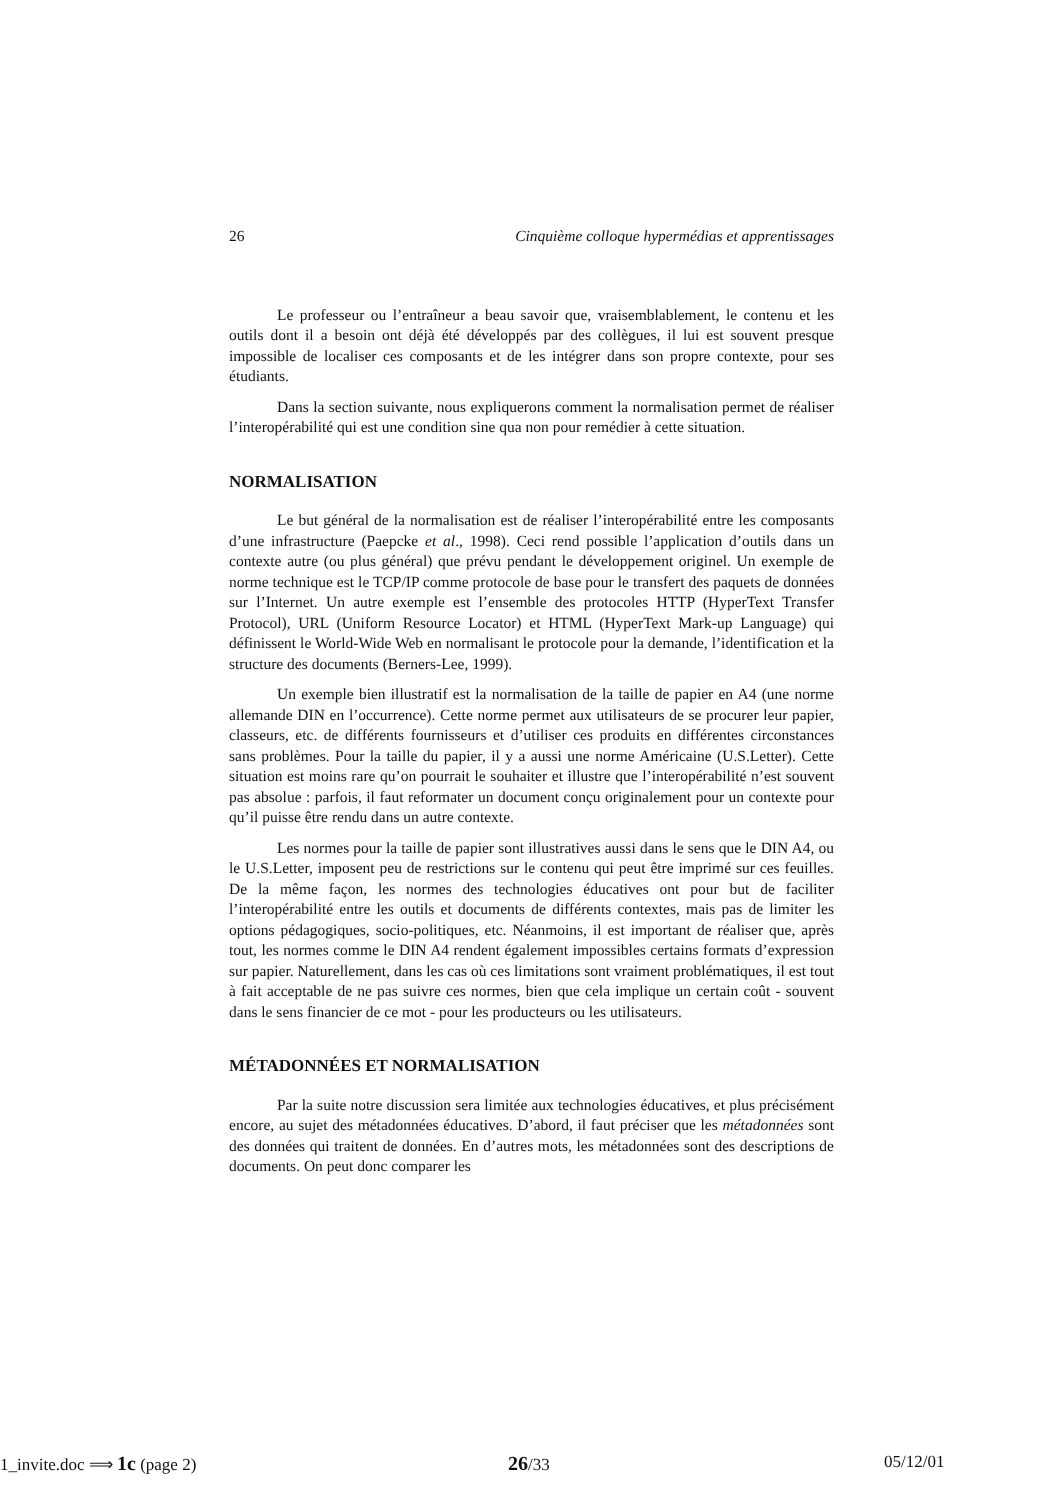26 Cinquième colloque hypermédias et apprentissages
Le professeur ou l’entraîneur a beau savoir que, vraisemblablement, le contenu et les outils dont il a besoin ont déjà été développés par des collègues, il lui est souvent presque impossible de localiser ces composants et de les intégrer dans son propre contexte, pour ses étudiants.
Dans la section suivante, nous expliquerons comment la normalisation permet de réaliser l’interopérabilité qui est une condition sine qua non pour remédier à cette situation.
NORMALISATION
Le but général de la normalisation est de réaliser l’interopérabilité entre les composants d’une infrastructure (Paepcke et al., 1998). Ceci rend possible l’application d’outils dans un contexte autre (ou plus général) que prévu pendant le développement originel. Un exemple de norme technique est le TCP/IP comme protocole de base pour le transfert des paquets de données sur l’Internet. Un autre exemple est l’ensemble des protocoles HTTP (HyperText Transfer Protocol), URL (Uniform Resource Locator) et HTML (HyperText Mark-up Language) qui définissent le World-Wide Web en normalisant le protocole pour la demande, l’identification et la structure des documents (Berners-Lee, 1999).
Un exemple bien illustratif est la normalisation de la taille de papier en A4 (une norme allemande DIN en l’occurrence). Cette norme permet aux utilisateurs de se procurer leur papier, classeurs, etc. de différents fournisseurs et d’utiliser ces produits en différentes circonstances sans problèmes. Pour la taille du papier, il y a aussi une norme Américaine (U.S.Letter). Cette situation est moins rare qu’on pourrait le souhaiter et illustre que l’interopérabilité n’est souvent pas absolue : parfois, il faut reformater un document conçu originalement pour un contexte pour qu’il puisse être rendu dans un autre contexte.
Les normes pour la taille de papier sont illustratives aussi dans le sens que le DIN A4, ou le U.S.Letter, imposent peu de restrictions sur le contenu qui peut être imprimé sur ces feuilles. De la même façon, les normes des technologies éducatives ont pour but de faciliter l’interopérabilité entre les outils et documents de différents contextes, mais pas de limiter les options pédagogiques, socio-politiques, etc. Néanmoins, il est important de réaliser que, après tout, les normes comme le DIN A4 rendent également impossibles certains formats d’expression sur papier. Naturellement, dans les cas où ces limitations sont vraiment problématiques, il est tout à fait acceptable de ne pas suivre ces normes, bien que cela implique un certain coût - souvent dans le sens financier de ce mot - pour les producteurs ou les utilisateurs.
MÉTADONNÉES ET NORMALISATION
Par la suite notre discussion sera limitée aux technologies éducatives, et plus précisément encore, au sujet des métadonnées éducatives. D’abord, il faut préciser que les métadonnées sont des données qui traitent de données. En d’autres mots, les métadonnées sont des descriptions de documents. On peut donc comparer les
1_invite.doc ⟹ 1c (page 2) 26/33 05/12/01